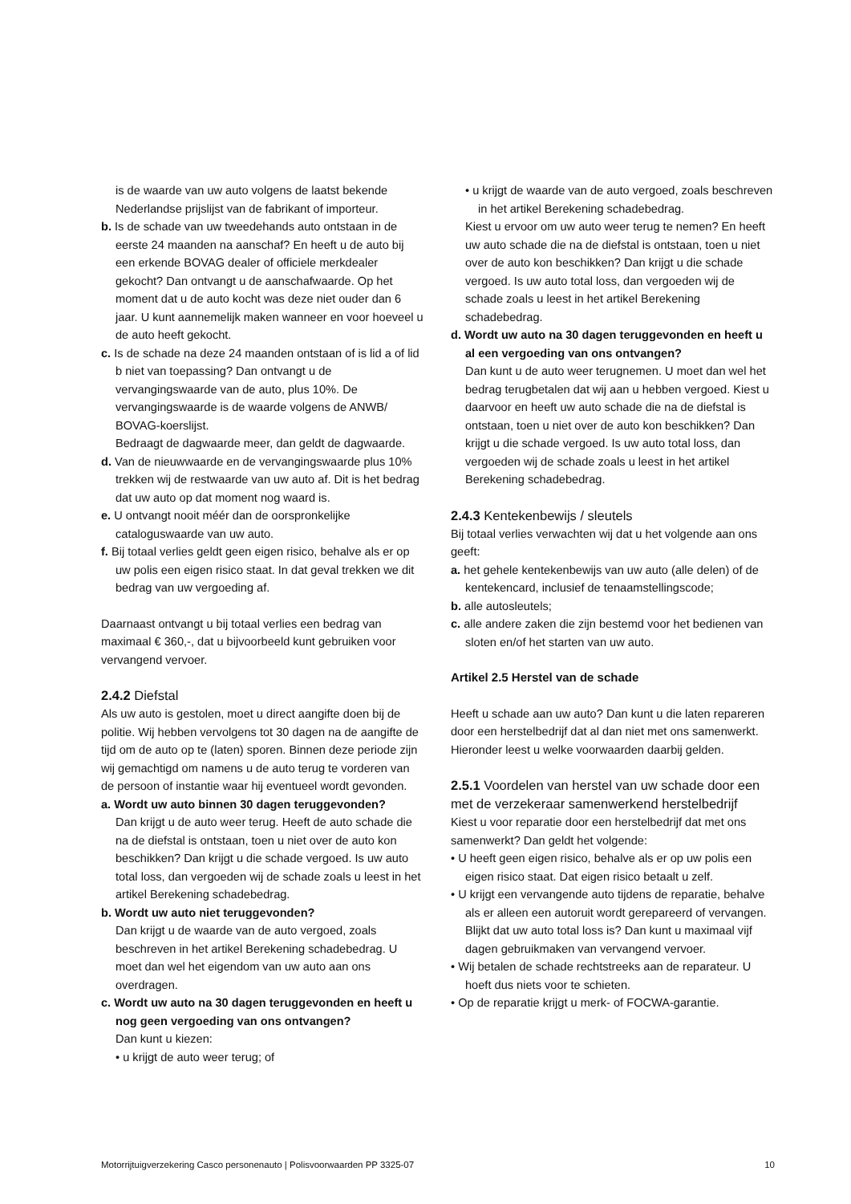is de waarde van uw auto volgens de laatst bekende Nederlandse prijslijst van de fabrikant of importeur.
b. Is de schade van uw tweedehands auto ontstaan in de eerste 24 maanden na aanschaf? En heeft u de auto bij een erkende BOVAG dealer of officiele merkdealer gekocht? Dan ontvangt u de aanschafwaarde. Op het moment dat u de auto kocht was deze niet ouder dan 6 jaar. U kunt aannemelijk maken wanneer en voor hoeveel u de auto heeft gekocht.
c. Is de schade na deze 24 maanden ontstaan of is lid a of lid b niet van toepassing? Dan ontvangt u de vervangingswaarde van de auto, plus 10%. De vervangingswaarde is de waarde volgens de ANWB/ BOVAG-koerslijst.
Bedraagt de dagwaarde meer, dan geldt de dagwaarde.
d. Van de nieuwwaarde en de vervangingswaarde plus 10% trekken wij de restwaarde van uw auto af. Dit is het bedrag dat uw auto op dat moment nog waard is.
e. U ontvangt nooit méér dan de oorspronkelijke cataloguswaarde van uw auto.
f. Bij totaal verlies geldt geen eigen risico, behalve als er op uw polis een eigen risico staat. In dat geval trekken we dit bedrag van uw vergoeding af.
Daarnaast ontvangt u bij totaal verlies een bedrag van maximaal € 360,-, dat u bijvoorbeeld kunt gebruiken voor vervangend vervoer.
2.4.2 Diefstal
Als uw auto is gestolen, moet u direct aangifte doen bij de politie. Wij hebben vervolgens tot 30 dagen na de aangifte de tijd om de auto op te (laten) sporen. Binnen deze periode zijn wij gemachtigd om namens u de auto terug te vorderen van de persoon of instantie waar hij eventueel wordt gevonden.
a. Wordt uw auto binnen 30 dagen teruggevonden?
Dan krijgt u de auto weer terug. Heeft de auto schade die na de diefstal is ontstaan, toen u niet over de auto kon beschikken? Dan krijgt u die schade vergoed. Is uw auto total loss, dan vergoeden wij de schade zoals u leest in het artikel Berekening schadebedrag.
b. Wordt uw auto niet teruggevonden?
Dan krijgt u de waarde van de auto vergoed, zoals beschreven in het artikel Berekening schadebedrag. U moet dan wel het eigendom van uw auto aan ons overdragen.
c. Wordt uw auto na 30 dagen teruggevonden en heeft u nog geen vergoeding van ons ontvangen?
Dan kunt u kiezen:
• u krijgt de auto weer terug; of
• u krijgt de waarde van de auto vergoed, zoals beschreven in het artikel Berekening schadebedrag.
Kiest u ervoor om uw auto weer terug te nemen? En heeft uw auto schade die na de diefstal is ontstaan, toen u niet over de auto kon beschikken? Dan krijgt u die schade vergoed. Is uw auto total loss, dan vergoeden wij de schade zoals u leest in het artikel Berekening schadebedrag.
d. Wordt uw auto na 30 dagen teruggevonden en heeft u al een vergoeding van ons ontvangen?
Dan kunt u de auto weer terugnemen. U moet dan wel het bedrag terugbetalen dat wij aan u hebben vergoed. Kiest u daarvoor en heeft uw auto schade die na de diefstal is ontstaan, toen u niet over de auto kon beschikken? Dan krijgt u die schade vergoed. Is uw auto total loss, dan vergoeden wij de schade zoals u leest in het artikel Berekening schadebedrag.
2.4.3 Kentekenbewijs / sleutels
Bij totaal verlies verwachten wij dat u het volgende aan ons geeft:
a. het gehele kentekenbewijs van uw auto (alle delen) of de kentekencard, inclusief de tenaamstellingscode;
b. alle autosleutels;
c. alle andere zaken die zijn bestemd voor het bedienen van sloten en/of het starten van uw auto.
Artikel 2.5 Herstel van de schade
Heeft u schade aan uw auto? Dan kunt u die laten repareren door een herstelbedrijf dat al dan niet met ons samenwerkt. Hieronder leest u welke voorwaarden daarbij gelden.
2.5.1 Voordelen van herstel van uw schade door een met de verzekeraar samenwerkend herstelbedrijf
Kiest u voor reparatie door een herstelbedrijf dat met ons samenwerkt? Dan geldt het volgende:
• U heeft geen eigen risico, behalve als er op uw polis een eigen risico staat. Dat eigen risico betaalt u zelf.
• U krijgt een vervangende auto tijdens de reparatie, behalve als er alleen een autoruit wordt gerepareerd of vervangen. Blijkt dat uw auto total loss is? Dan kunt u maximaal vijf dagen gebruikmaken van vervangend vervoer.
• Wij betalen de schade rechtstreeks aan de reparateur. U hoeft dus niets voor te schieten.
• Op de reparatie krijgt u merk- of FOCWA-garantie.
Motorrijtuigverzekering Casco personenauto | Polisvoorwaarden PP 3325-07 10